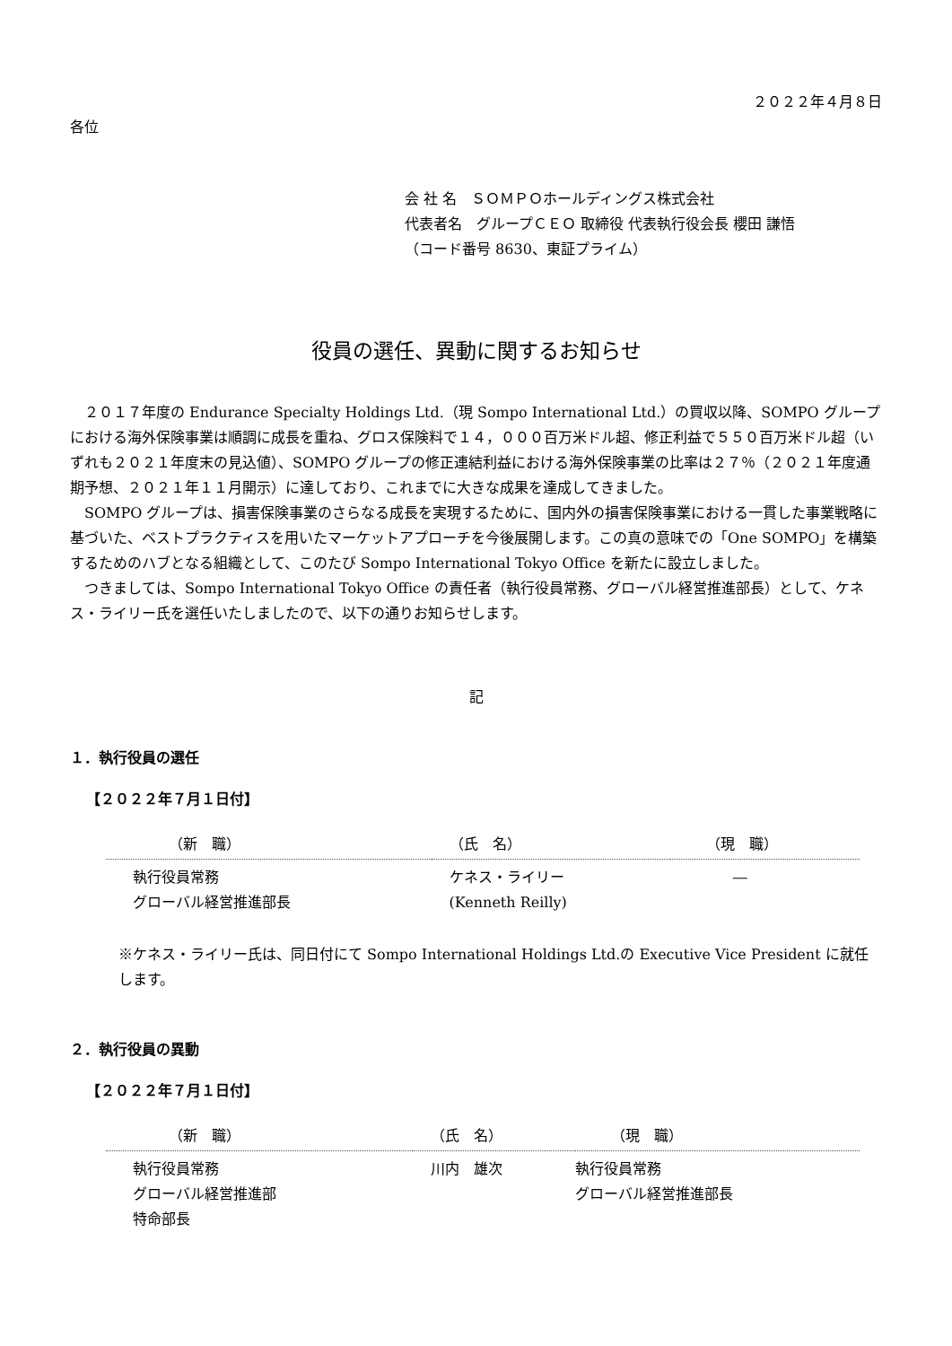２０２２年４月８日
各位
会 社 名　ＳＯＭＰＯホールディングス株式会社
代表者名　グループＣＥＯ 取締役 代表執行役会長 櫻田 謙悟
（コード番号 8630、東証プライム）
役員の選任、異動に関するお知らせ
２０１７年度の Endurance Specialty Holdings Ltd.（現 Sompo International Ltd.）の買収以降、SOMPO グループにおける海外保険事業は順調に成長を重ね、グロス保険料で１４，０００百万米ドル超、修正利益で５５０百万米ドル超（いずれも２０２１年度末の見込値）、SOMPO グループの修正連結利益における海外保険事業の比率は２７％（２０２１年度通期予想、２０２１年１１月開示）に達しており、これまでに大きな成果を達成してきました。
SOMPO グループは、損害保険事業のさらなる成長を実現するために、国内外の損害保険事業における一貫した事業戦略に基づいた、ベストプラクティスを用いたマーケットアプローチを今後展開します。この真の意味での「One SOMPO」を構築するためのハブとなる組織として、このたび Sompo International Tokyo Office を新たに設立しました。
つきましては、Sompo International Tokyo Office の責任者（執行役員常務、グローバル経営推進部長）として、ケネス・ライリー氏を選任いたしましたので、以下の通りお知らせします。
記
１．執行役員の選任
【２０２２年７月１日付】
| （新 職） | （氏 名） | （現 職） |
| --- | --- | --- |
| 執行役員常務 グローバル経営推進部長 | ケネス・ライリー (Kenneth Reilly) | ― |
※ケネス・ライリー氏は、同日付にて Sompo International Holdings Ltd.の Executive Vice President に就任します。
２．執行役員の異動
【２０２２年７月１日付】
| （新 職） | （氏 名） | （現 職） |
| --- | --- | --- |
| 執行役員常務 グローバル経営推進部 特命部長 | 川内 雄次 | 執行役員常務 グローバル経営推進部長 |